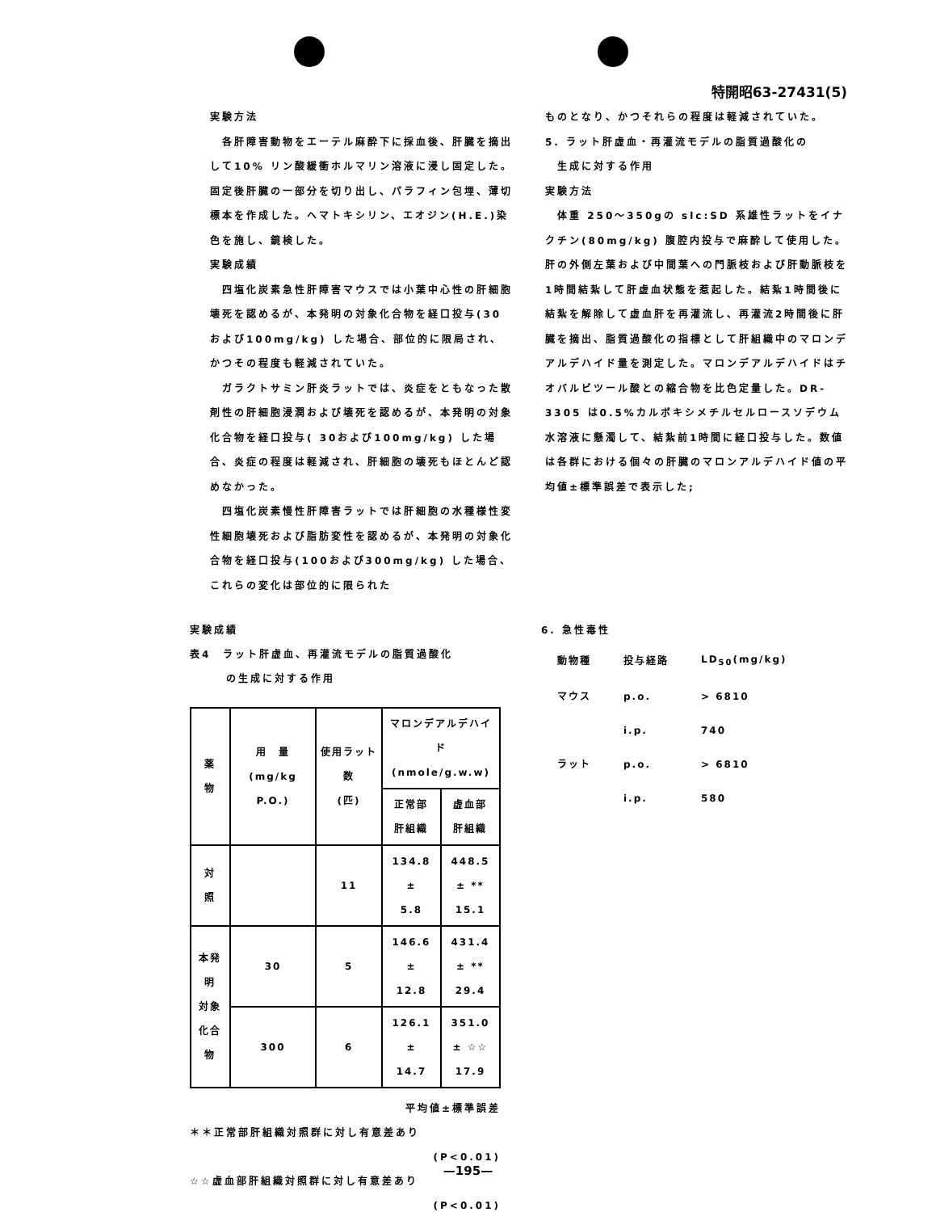特開昭63-27431(5)
実験方法
　各肝障害動物をエーテル麻酔下に採血後、肝臓を摘出して10% リン酸緩衝ホルマリン溶液に浸し固定した。固定後肝臓の一部分を切り出し、パラフィン包埋、薄切標本を作成した。ヘマトキシリン、エオジン(H.E.)染色を施し、鏡検した。
実験成績
　四塩化炭素急性肝障害マウスでは小葉中心性の肝細胞壊死を認めるが、本発明の対象化合物を経口投与(30 および100mg/kg) した場合、部位的に限局され、かつその程度も軽減されていた。
　ガラクトサミン肝炎ラットでは、炎症をともなった散剤性の肝細胞浸潤および壊死を認めるが、本発明の対象化合物を経口投与( 30および100mg/kg) した場合、炎症の程度は軽減され、肝細胞の壊死もほとんど認めなかった。
　四塩化炭素慢性肝障害ラットでは肝細胞の水種様性変性細胞壊死および脂肪変性を認めるが、本発明の対象化合物を経口投与(100および300mg/kg) した場合、これらの変化は部位的に限られた
ものとなり、かつそれらの程度は軽減されていた。
5. ラット肝虚血・再灌流モデルの脂質過酸化の
　生成に対する作用
実験方法
　体重 250～350gの slc:SD 系雄性ラットをイナクチン(80mg/kg) 腹腔内投与で麻酔して使用した。肝の外側左葉および中間葉への門脈枝および肝動脈枝を1時間結紮して肝虚血状態を惹起した。結紮1時間後に結紮を解除して虚血肝を再灌流し、再灌流2時間後に肝臓を摘出、脂質過酸化の指標として肝組織中のマロンデアルデハイド量を測定した。マロンデアルデハイドはチオバルビツール酸との縮合物を比色定量した。DR-3305 は0.5%カルボキシメチルセルロースソデウム水溶液に懸濁して、結紮前1時間に経口投与した。数値は各群における個々の肝臓のマロンアルデハイド値の平均値±標準誤差で表示した;
実験成績
表4　ラット肝虚血、再灌流モデルの脂質過酸化
　　　の生成に対する作用
| 薬 物 | 用 量 (mg/kg P.O.) | 使用ラット数 (匹) | マロンデアルデハイド (nmole/g.w.w) | |
| --- | --- | --- | --- | --- |
| | | | 正常部 肝組織 | 虚血部 肝組織 |
| 対 照 | | 11 | 134.8 ± 5.8 | 448.5 ± ** 15.1 |
| 本発明 対象 化合物 | 30 | 5 | 146.6 ± 12.8 | 431.4 ± ** 29.4 |
| | 300 | 6 | 126.1 ± 14.7 | 351.0 ± ☆☆ 17.9 |
平均値±標準誤差
＊＊正常部肝組織対照群に対し有意差あり
(P<0.01)
☆☆虚血部肝組織対照群に対し有意差あり
(P<0.01)
6. 急性毒性
| 動物種 | 投与経路 | LD<sub>50</sub>(mg/kg) |
| マウス | p.o. | > 6810 |
| | i.p. | 740 |
| ラット | p.o. | > 6810 |
| | i.p. | 580 |
—195—